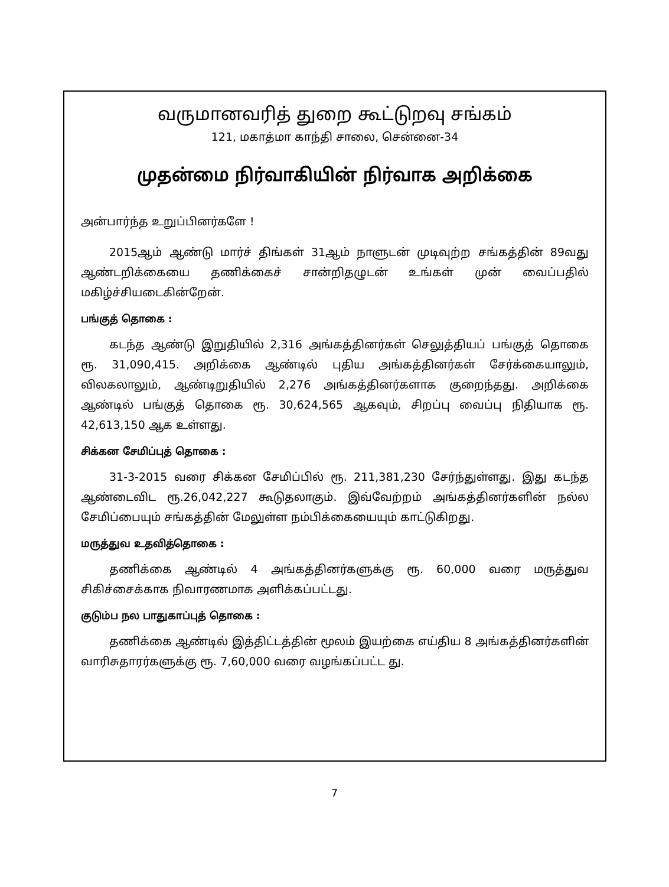வருமானவரித் துறை கூட்டுறவு சங்கம்
121, மகாத்மா காந்தி சாலை, சென்னை-34
முதன்மை நிர்வாகியின் நிர்வாக அறிக்கை
அன்பார்ந்த உறுப்பினர்களே !
2015ஆம் ஆண்டு மார்ச் திங்கள் 31ஆம் நாளுடன் முடிவுற்ற சங்கத்தின் 89வது ஆண்டறிக்கையை தணிக்கைச் சான்றிதழுடன் உங்கள் முன் வைப்பதில் மகிழ்ச்சியடைகின்றேன்.
பங்குத் தொகை :
கடந்த ஆண்டு இறுதியில் 2,316 அங்கத்தினர்கள் செலுத்தியப் பங்குத் தொகை ரூ. 31,090,415. அறிக்கை ஆண்டில் புதிய அங்கத்தினர்கள் சேர்க்கையாலும், விலகலாலும், ஆண்டிறுதியில் 2,276 அங்கத்தினர்களாக குறைந்தது. அறிக்கை ஆண்டில் பங்குத் தொகை ரூ. 30,624,565 ஆகவும், சிறப்பு வைப்பு நிதியாக ரூ. 42,613,150 ஆக உள்ளது.
சிக்கன சேமிப்புத் தொகை :
31-3-2015 வரை சிக்கன சேமிப்பில் ரூ. 211,381,230 சேர்ந்துள்ளது. இது கடந்த ஆண்டைவிட ரூ.26,042,227 கூடுதலாகும். இவ்வேற்றம் அங்கத்தினர்களின் நல்ல சேமிப்பையும் சங்கத்தின் மேலுள்ள நம்பிக்கையையும் காட்டுகிறது.
மருத்துவ உதவித்தொகை :
தணிக்கை ஆண்டில் 4 அங்கத்தினர்களுக்கு ரூ. 60,000 வரை மருத்துவ சிகிச்சைக்காக நிவாரணமாக அளிக்கப்பட்டது.
குடும்ப நல பாதுகாப்புத் தொகை :
தணிக்கை ஆண்டில் இத்திட்டத்தின் மூலம் இயற்கை எய்திய 8 அங்கத்தினர்களின் வாரிசுதாரர்களுக்கு ரூ. 7,60,000 வரை வழங்கப்பட்ட து.
7